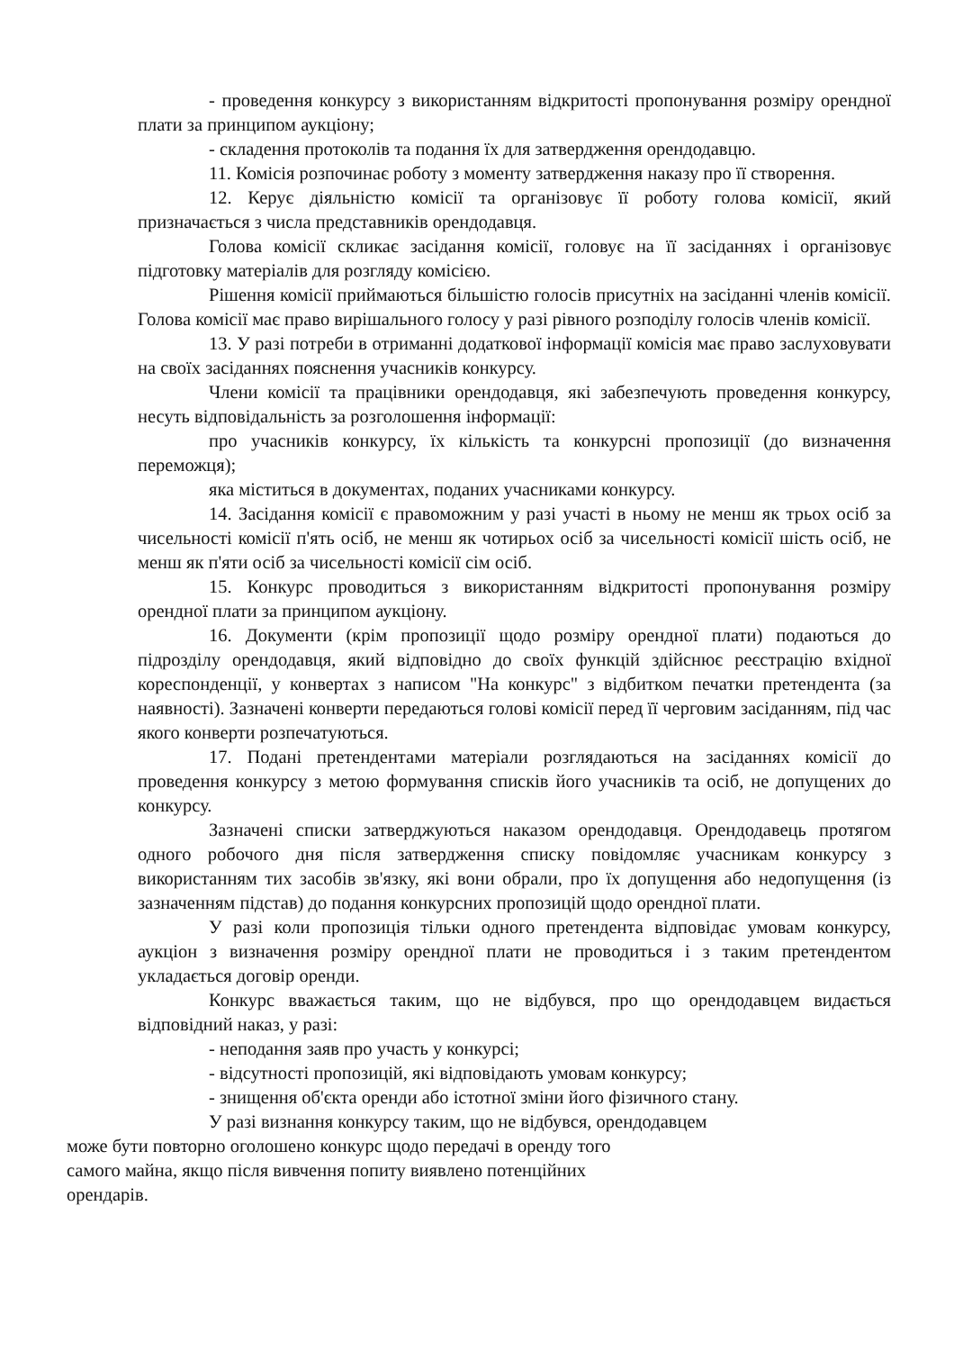- проведення конкурсу з використанням відкритості пропонування розміру орендної плати за принципом аукціону;
- складення протоколів та подання їх для затвердження орендодавцю.
11. Комісія розпочинає роботу з моменту затвердження наказу про її створення.
12. Керує діяльністю комісії та організовує її роботу голова комісії, який призначається з числа представників орендодавця.
Голова комісії скликає засідання комісії, головує на її засіданнях і організовує підготовку матеріалів для розгляду комісією.
Рішення комісії приймаються більшістю голосів присутніх на засіданні членів комісії. Голова комісії має право вирішального голосу у разі рівного розподілу голосів членів комісії.
13. У разі потреби в отриманні додаткової інформації комісія має право заслуховувати на своїх засіданнях пояснення учасників конкурсу.
Члени комісії та працівники орендодавця, які забезпечують проведення конкурсу, несуть відповідальність за розголошення інформації:
про учасників конкурсу, їх кількість та конкурсні пропозиції (до визначення переможця);
яка міститься в документах, поданих учасниками конкурсу.
14. Засідання комісії є правоможним у разі участі в ньому не менш як трьох осіб за чисельності комісії п'ять осіб, не менш як чотирьох осіб за чисельності комісії шість осіб, не менш як п'яти осіб за чисельності комісії сім осіб.
15. Конкурс проводиться з використанням відкритості пропонування розміру орендної плати за принципом аукціону.
16. Документи (крім пропозиції щодо розміру орендної плати) подаються до підрозділу орендодавця, який відповідно до своїх функцій здійснює реєстрацію вхідної кореспонденції, у конвертах з написом "На конкурс" з відбитком печатки претендента (за наявності). Зазначені конверти передаються голові комісії перед її черговим засіданням, під час якого конверти розпечатуються.
17. Подані претендентами матеріали розглядаються на засіданнях комісії до проведення конкурсу з метою формування списків його учасників та осіб, не допущених до конкурсу.
Зазначені списки затверджуються наказом орендодавця. Орендодавець протягом одного робочого дня після затвердження списку повідомляє учасникам конкурсу з використанням тих засобів зв'язку, які вони обрали, про їх допущення або недопущення (із зазначенням підстав) до подання конкурсних пропозицій щодо орендної плати.
У разі коли пропозиція тільки одного претендента відповідає умовам конкурсу, аукціон з визначення розміру орендної плати не проводиться і з таким претендентом укладається договір оренди.
Конкурс вважається таким, що не відбувся, про що орендодавцем видається відповідний наказ, у разі:
- неподання заяв про участь у конкурсі;
- відсутності пропозицій, які відповідають умовам конкурсу;
- знищення об'єкта оренди або істотної зміни його фізичного стану.
У разі визнання конкурсу таким, що не відбувся, орендодавцем
може бути повторно оголошено конкурс щодо передачі в оренду того
самого майна, якщо після вивчення попиту виявлено потенційних
орендарів.